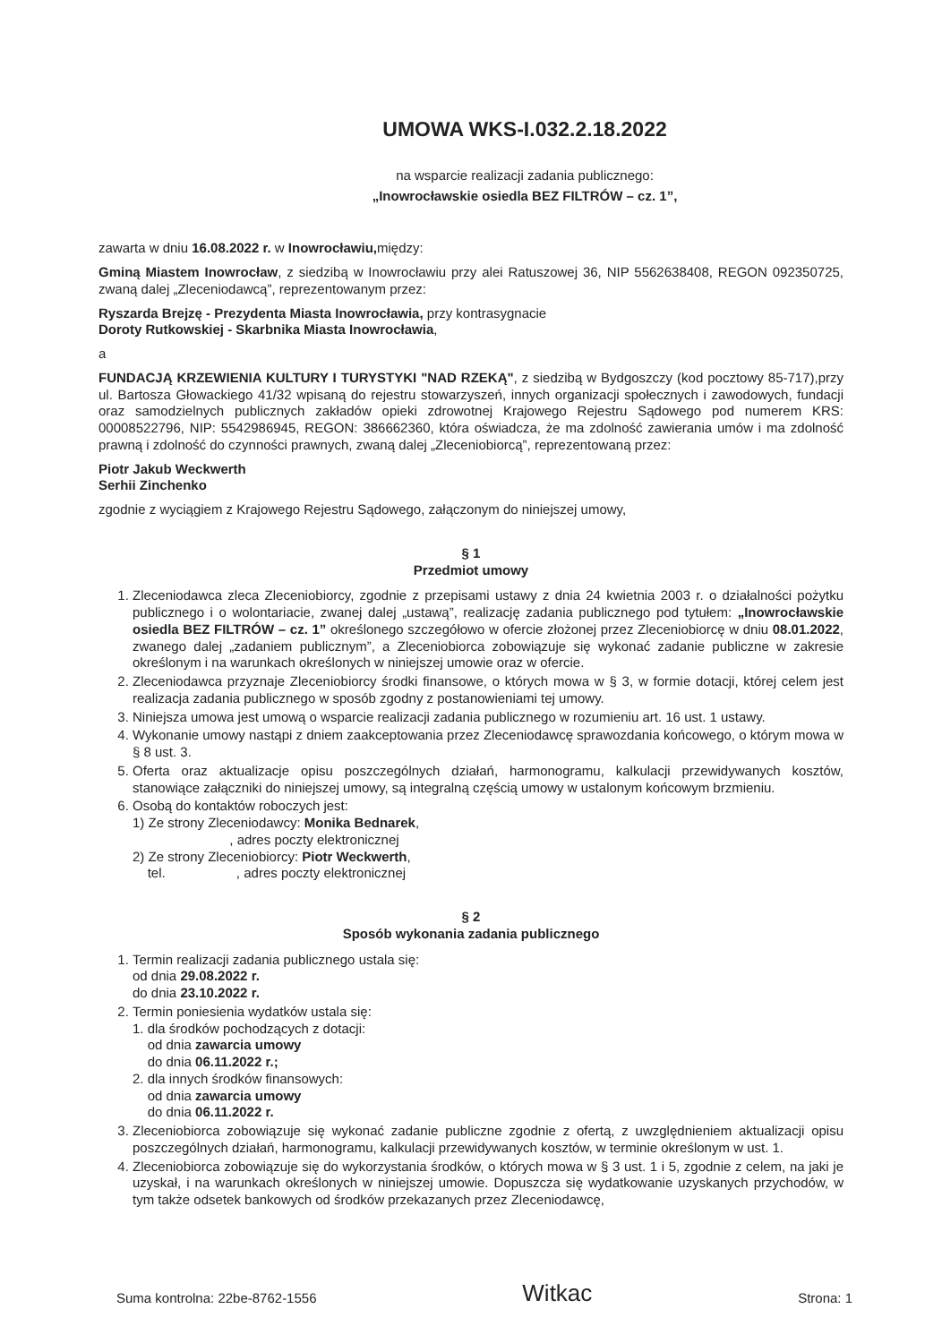UMOWA WKS-I.032.2.18.2022
na wsparcie realizacji zadania publicznego:
„Inowrocławskie osiedla BEZ FILTRÓW – cz. 1”,
zawarta w dniu 16.08.2022 r. w Inowrocławiu, między:
Gminą Miastem Inowrocław, z siedzibą w Inowrocławiu przy alei Ratuszowej 36, NIP 5562638408, REGON 092350725, zwaną dalej „Zleceniodawcą”, reprezentowanym przez:
Ryszarda Brejzę - Prezydenta Miasta Inowrocławia, przy kontrasygnacie
Doroty Rutkowskiej - Skarbnika Miasta Inowrocławia,
a
FUNDACJĄ KRZEWIENIA KULTURY I TURYSTYKI "NAD RZEKĄ", z siedzibą w Bydgoszczy (kod pocztowy 85-717),przy ul. Bartosza Głowackiego 41/32 wpisaną do rejestru stowarzyszeń, innych organizacji społecznych i zawodowych, fundacji oraz samodzielnych publicznych zakładów opieki zdrowotnej Krajowego Rejestru Sądowego pod numerem KRS: 00008522796, NIP: 5542986945, REGON: 386662360, która oświadcza, że ma zdolność zawierania umów i ma zdolność prawną i zdolność do czynności prawnych, zwaną dalej „Zleceniobiorcą”, reprezentowaną przez:
Piotr Jakub Weckwerth
Serhii Zinchenko
zgodnie z wyciągiem z Krajowego Rejestru Sądowego, załączonym do niniejszej umowy,
§ 1
Przedmiot umowy
1. Zleceniodawca zleca Zleceniobiorcy, zgodnie z przepisami ustawy z dnia 24 kwietnia 2003 r. o działalności pożytku publicznego i o wolontariacie, zwanej dalej „ustawą”, realizację zadania publicznego pod tytułem: „Inowrocławskie osiedla BEZ FILTRÓW – cz. 1” określonego szczegółowo w ofercie złożonej przez Zleceniobiorcę w dniu 08.01.2022, zwanego dalej „zadaniem publicznym”, a Zleceniobiorca zobowiązuje się wykonać zadanie publiczne w zakresie określonym i na warunkach określonych w niniejszej umowie oraz w ofercie.
2. Zleceniodawca przyznaje Zleceniobiorcy środki finansowe, o których mowa w § 3, w formie dotacji, której celem jest realizacja zadania publicznego w sposób zgodny z postanowieniami tej umowy.
3. Niniejsza umowa jest umową o wsparcie realizacji zadania publicznego w rozumieniu art. 16 ust. 1 ustawy.
4. Wykonanie umowy nastąpi z dniem zaakceptowania przez Zleceniodawcę sprawozdania końcowego, o którym mowa w § 8 ust. 3.
5. Oferta oraz aktualizacje opisu poszczególnych działań, harmonogramu, kalkulacji przewidywanych kosztów, stanowiące załączniki do niniejszej umowy, są integralną częścią umowy w ustalonym końcowym brzmieniu.
6. Osobą do kontaktów roboczych jest:
1) Ze strony Zleceniodawcy: Monika Bednarek,
, adres poczty elektronicznej
2) Ze strony Zleceniobiorcy: Piotr Weckwerth,
tel. , adres poczty elektronicznej
§ 2
Sposób wykonania zadania publicznego
1. Termin realizacji zadania publicznego ustala się:
od dnia 29.08.2022 r.
do dnia 23.10.2022 r.
2. Termin poniesienia wydatków ustala się:
1. dla środków pochodzących z dotacji:
od dnia zawarcia umowy
do dnia 06.11.2022 r.;
2. dla innych środków finansowych:
od dnia zawarcia umowy
do dnia 06.11.2022 r.
3. Zleceniobiorca zobowiązuje się wykonać zadanie publiczne zgodnie z ofertą, z uwzględnieniem aktualizacji opisu poszczególnych działań, harmonogramu, kalkulacji przewidywanych kosztów, w terminie określonym w ust. 1.
4. Zleceniobiorca zobowiązuje się do wykorzystania środków, o których mowa w § 3 ust. 1 i 5, zgodnie z celem, na jaki je uzyskał, i na warunkach określonych w niniejszej umowie. Dopuszcza się wydatkowanie uzyskanych przychodów, w tym także odsetek bankowych od środków przekazanych przez Zleceniodawcę,
Suma kontrolna: 22be-8762-1556 Witkac Strona: 1